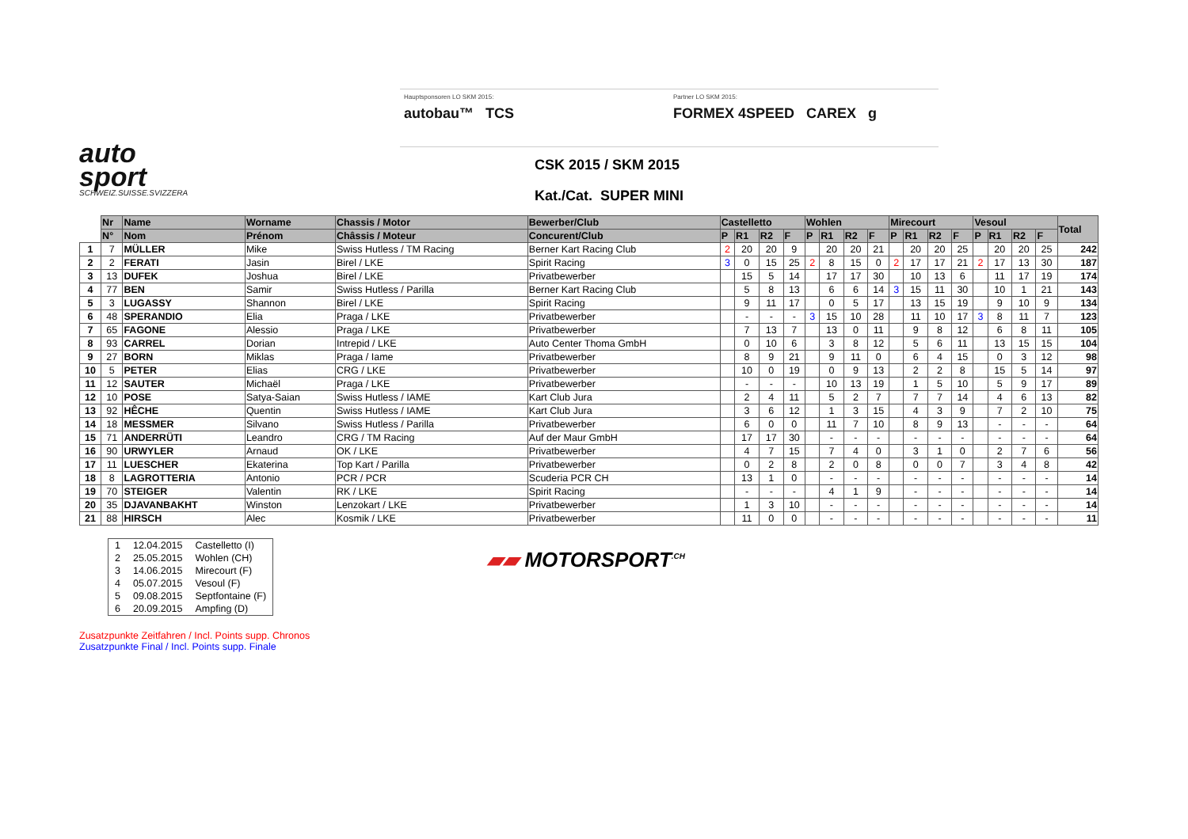auto
sport
SCHWEIZ.SUISSE.SVIZZERA
Hauptsponsoren LO SKM 2015:
autobau™ TCS
Partner LO SKM 2015:
FORMEX 4SPEED CAREX g
CSK 2015 / SKM 2015
Kat./Cat. SUPER MINI
| | Nr | Name | Worname | Chassis / Motor | Bewerber/Club | Castelletto | | | | Wohlen | | | | Mirecourt | | | | Vesoul | | | | Total |
| --- | --- | --- | --- | --- | --- | --- | --- | --- | --- | --- | --- | --- | --- | --- | --- | --- | --- | --- | --- | --- | --- | --- |
| | N° | Nom | Prénom | Châssis / Moteur | Concurent/Club | P | R1 | R2 | F | P | R1 | R2 | F | P | R1 | R2 | F | P | R1 | R2 | F | |
| 1 | 7 | MÜLLER | Mike | Swiss Hutless / TM Racing | Berner Kart Racing Club | 2 | 20 | 20 | 9 | | 20 | 20 | 21 | | 20 | 20 | 25 | | 20 | 20 | 25 | 242 |
| 2 | 2 | FERATI | Jasin | Birel / LKE | Spirit Racing | 3 | 0 | 15 | 25 | 2 | 8 | 15 | 0 | 2 | 17 | 17 | 21 | 2 | 17 | 13 | 30 | 187 |
| 3 | 13 | DUFEK | Joshua | Birel / LKE | Privatbewerber | | 15 | 5 | 14 | | 17 | 17 | 30 | | 10 | 13 | 6 | | 11 | 17 | 19 | 174 |
| 4 | 77 | BEN | Samir | Swiss Hutless / Parilla | Berner Kart Racing Club | | 5 | 8 | 13 | | 6 | 6 | 14 | 3 | 15 | 11 | 30 | | 10 | 1 | 21 | 143 |
| 5 | 3 | LUGASSY | Shannon | Birel / LKE | Spirit Racing | | 9 | 11 | 17 | | 0 | 5 | 17 | | 13 | 15 | 19 | | 9 | 10 | 9 | 134 |
| 6 | 48 | SPERANDIO | Elia | Praga / LKE | Privatbewerber | | - | - | - | 3 | 15 | 10 | 28 | | 11 | 10 | 17 | 3 | 8 | 11 | 7 | 123 |
| 7 | 65 | FAGONE | Alessio | Praga / LKE | Privatbewerber | | 7 | 13 | 7 | | 13 | 0 | 11 | | 9 | 8 | 12 | | 6 | 8 | 11 | 105 |
| 8 | 93 | CARREL | Dorian | Intrepid / LKE | Auto Center Thoma GmbH | | 0 | 10 | 6 | | 3 | 8 | 12 | | 5 | 6 | 11 | | 13 | 15 | 15 | 104 |
| 9 | 27 | BORN | Miklas | Praga / Iame | Privatbewerber | | 8 | 9 | 21 | | 9 | 11 | 0 | | 6 | 4 | 15 | | 0 | 3 | 12 | 98 |
| 10 | 5 | PETER | Elias | CRG / LKE | Privatbewerber | | 10 | 0 | 19 | | 0 | 9 | 13 | | 2 | 2 | 8 | | 15 | 5 | 14 | 97 |
| 11 | 12 | SAUTER | Michaël | Praga / LKE | Privatbewerber | | - | - | - | | 10 | 13 | 19 | | 1 | 5 | 10 | | 5 | 9 | 17 | 89 |
| 12 | 10 | POSE | Satya-Saian | Swiss Hutless / IAME | Kart Club Jura | | 2 | 4 | 11 | | 5 | 2 | 7 | | 7 | 7 | 14 | | 4 | 6 | 13 | 82 |
| 13 | 92 | HÊCHE | Quentin | Swiss Hutless / IAME | Kart Club Jura | | 3 | 6 | 12 | | 1 | 3 | 15 | | 4 | 3 | 9 | | 7 | 2 | 10 | 75 |
| 14 | 18 | MESSMER | Silvano | Swiss Hutless / Parilla | Privatbewerber | | 6 | 0 | 0 | | 11 | 7 | 10 | | 8 | 9 | 13 | | - | - | - | 64 |
| 15 | 71 | ANDERRÜTI | Leandro | CRG / TM Racing | Auf der Maur GmbH | | 17 | 17 | 30 | | - | - | - | | - | - | - | | - | - | - | 64 |
| 16 | 90 | URWYLER | Arnaud | OK / LKE | Privatbewerber | | 4 | 7 | 15 | | 7 | 4 | 0 | | 3 | 1 | 0 | | 2 | 7 | 6 | 56 |
| 17 | 11 | LUESCHER | Ekaterina | Top Kart / Parilla | Privatbewerber | | 0 | 2 | 8 | | 2 | 0 | 8 | | 0 | 0 | 7 | | 3 | 4 | 8 | 42 |
| 18 | 8 | LAGROTTERIA | Antonio | PCR / PCR | Scuderia PCR CH | | 13 | 1 | 0 | | - | - | - | | - | - | - | | - | - | - | 14 |
| 19 | 70 | STEIGER | Valentin | RK / LKE | Spirit Racing | | - | - | - | | 4 | 1 | 9 | | - | - | - | | - | - | - | 14 |
| 20 | 35 | DJAVANBAKHT | Winston | Lenzokart / LKE | Privatbewerber | | 1 | 3 | 10 | | - | - | - | | - | - | - | | - | - | - | 14 |
| 21 | 88 | HIRSCH | Alec | Kosmik / LKE | Privatbewerber | | 11 | 0 | 0 | | - | - | - | | - | - | - | | - | - | - | 11 |
| 1 | 12.04.2015 | Castelletto (I) |
| 2 | 25.05.2015 | Wohlen (CH) |
| 3 | 14.06.2015 | Mirecourt (F) |
| 4 | 05.07.2015 | Vesoul (F) |
| 5 | 09.08.2015 | Septfontaine (F) |
| 6 | 20.09.2015 | Ampfing (D) |
▰▰ MOTORSPORT<sup>.CH</sup>
Zusatzpunkte Zeitfahren / Incl. Points supp. Chronos
Zusatzpunkte Final / Incl. Points supp. Finale